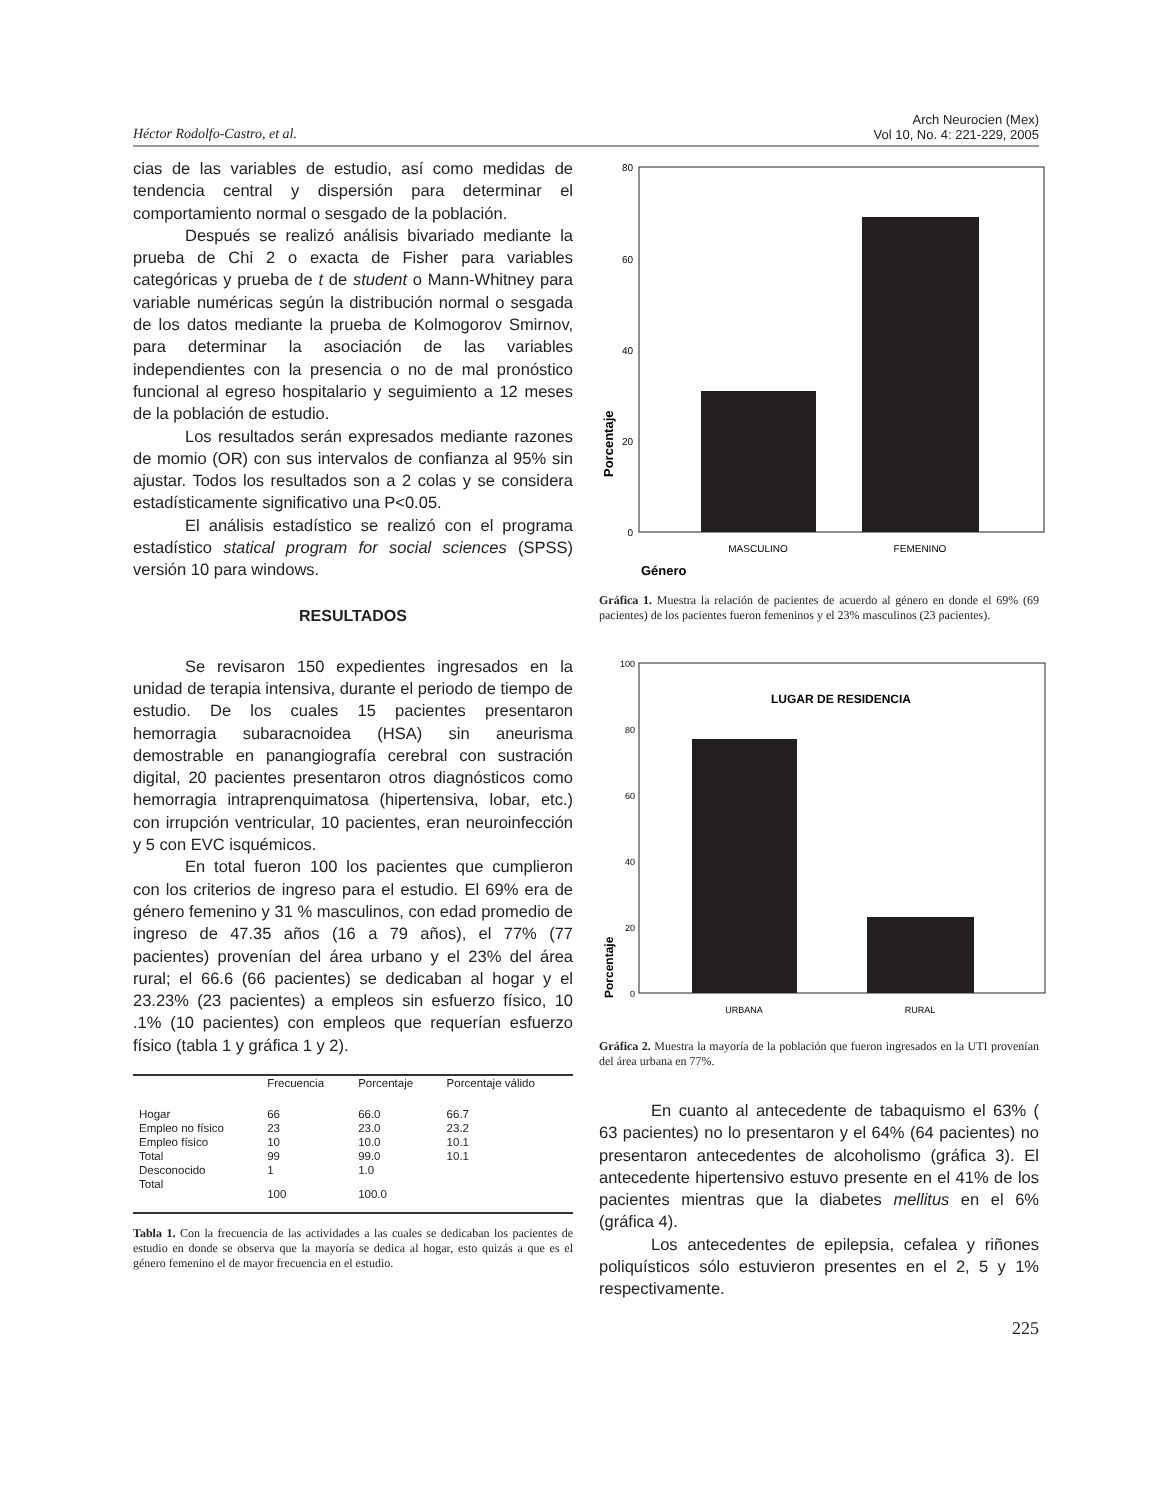Héctor Rodolfo-Castro, et al.
Arch Neurocien (Mex)
Vol 10, No. 4: 221-229, 2005
cias de las variables de estudio, así como medidas de tendencia central y dispersión para determinar el comportamiento normal o sesgado de la población.
Después se realizó análisis bivariado mediante la prueba de Chi 2 o exacta de Fisher para variables categóricas y prueba de t de student o Mann-Whitney para variable numéricas según la distribución normal o sesgada de los datos mediante la prueba de Kolmogorov Smirnov, para determinar la asociación de las variables independientes con la presencia o no de mal pronóstico funcional al egreso hospitalario y seguimiento a 12 meses de la población de estudio.
Los resultados serán expresados mediante razones de momio (OR) con sus intervalos de confianza al 95% sin ajustar. Todos los resultados son a 2 colas y se considera estadísticamente significativo una P<0.05.
El análisis estadístico se realizó con el programa estadístico statical program for social sciences (SPSS) versión 10 para windows.
RESULTADOS
Se revisaron 150 expedientes ingresados en la unidad de terapia intensiva, durante el periodo de tiempo de estudio. De los cuales 15 pacientes presentaron hemorragia subaracnoidea (HSA) sin aneurisma demostrable en panangiografía cerebral con sustración digital, 20 pacientes presentaron otros diagnósticos como hemorragia intraprenquimatosa (hipertensiva, lobar, etc.) con irrupción ventricular, 10 pacientes, eran neuroinfección y 5 con EVC isquémicos.
En total fueron 100 los pacientes que cumplieron con los criterios de ingreso para el estudio. El 69% era de género femenino y 31 % masculinos, con edad promedio de ingreso de 47.35 años (16 a 79 años), el 77% (77 pacientes) provenían del área urbano y el 23% del área rural; el 66.6 (66 pacientes) se dedicaban al hogar y el 23.23% (23 pacientes) a empleos sin esfuerzo físico, 10 .1% (10 pacientes) con empleos que requerían esfuerzo físico (tabla 1 y gráfica 1 y 2).
| | Frecuencia | Porcentaje | Porcentaje válido |
| --- | --- | --- | --- |
| Hogar | 66 | 66.0 | 66.7 |
| Empleo no físico | 23 | 23.0 | 23.2 |
| Empleo físico | 10 | 10.0 | 10.1 |
| Total | 99 | 99.0 | 10.1 |
| Desconocido | 1 | 1.0 | |
| Total | 100 | 100.0 | |
Tabla 1. Con la frecuencia de las actividades a las cuales se dedicaban los pacientes de estudio en donde se observa que la mayoría se dedica al hogar, esto quizás a que es el género femenino el de mayor frecuencia en el estudio.
80
60
40
20
0
MASCULINO
FEMENINO
Porcentaje
Género
Gráfica 1. Muestra la relación de pacientes de acuerdo al género en donde el 69% (69 pacientes) de los pacientes fueron femeninos y el 23% masculinos (23 pacientes).
LUGAR DE RESIDENCIA
100
80
60
40
20
0
URBANA
RURAL
Porcentaje
Gráfica 2. Muestra la mayoría de la población que fueron ingresados en la UTI provenían del área urbana en 77%.
En cuanto al antecedente de tabaquismo el 63% ( 63 pacientes) no lo presentaron y el 64% (64 pacientes) no presentaron antecedentes de alcoholismo (gráfica 3). El antecedente hipertensivo estuvo presente en el 41% de los pacientes mientras que la diabetes mellitus en el 6% (gráfica 4).
Los antecedentes de epilepsia, cefalea y riñones poliquísticos sólo estuvieron presentes en el 2, 5 y 1% respectivamente.
225